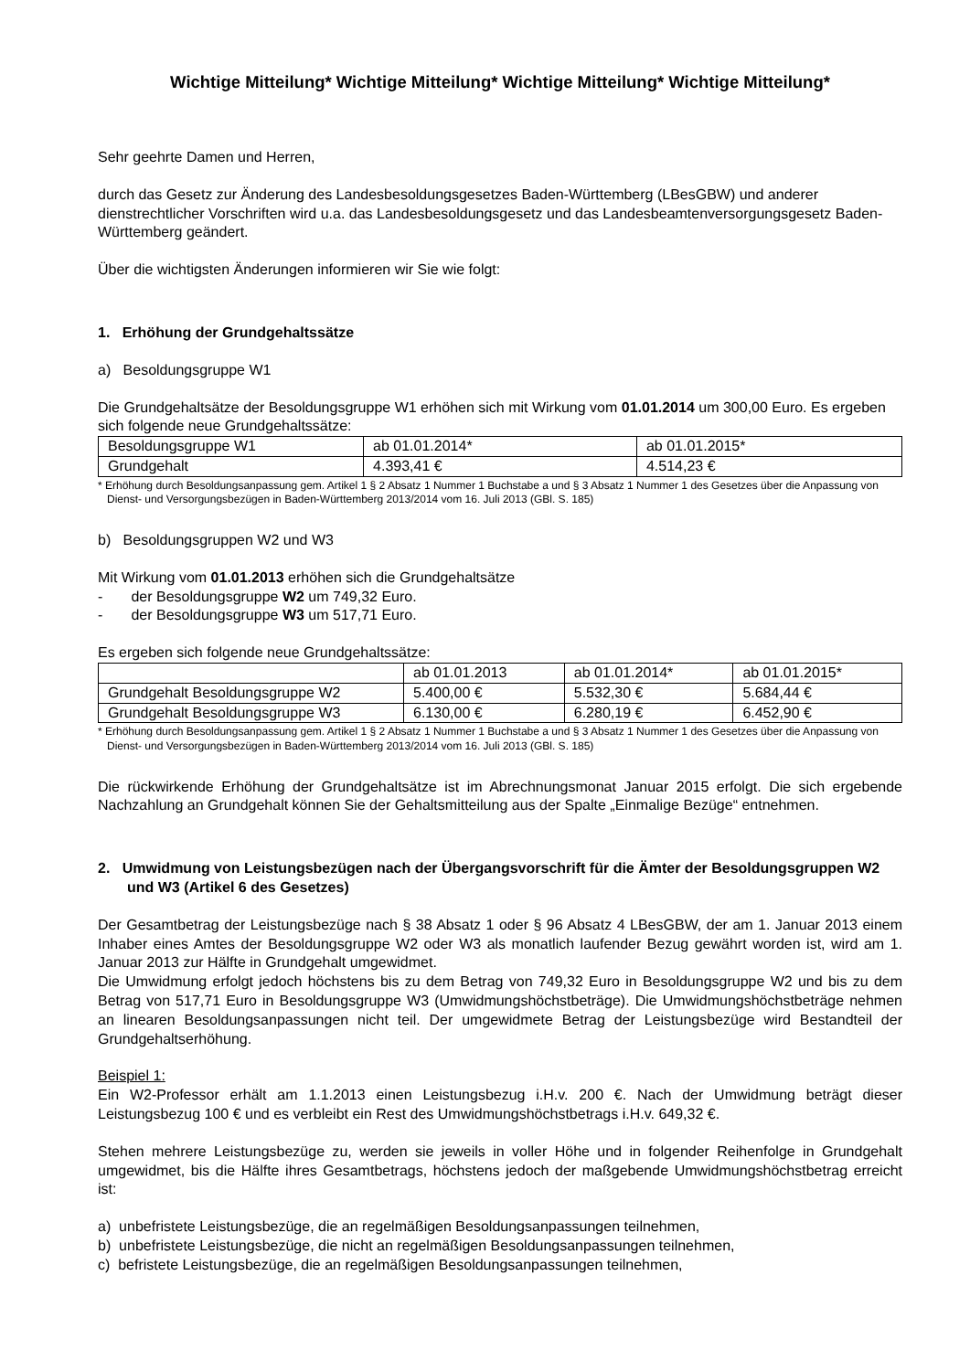Wichtige Mitteilung* Wichtige Mitteilung* Wichtige Mitteilung* Wichtige Mitteilung*
Sehr geehrte Damen und Herren,
durch das Gesetz zur Änderung des Landesbesoldungsgesetzes Baden-Württemberg (LBesGBW) und anderer dienstrechtlicher Vorschriften wird u.a. das Landesbesoldungsgesetz und das Landesbeamtenversorgungsgesetz Baden-Württemberg geändert.
Über die wichtigsten Änderungen informieren wir Sie wie folgt:
1. Erhöhung der Grundgehaltssätze
a) Besoldungsgruppe W1
Die Grundgehaltsätze der Besoldungsgruppe W1 erhöhen sich mit Wirkung vom 01.01.2014 um 300,00 Euro. Es ergeben sich folgende neue Grundgehaltssätze:
| Besoldungsgruppe W1 | ab 01.01.2014* | ab 01.01.2015* |
| Grundgehalt | 4.393,41 € | 4.514,23 € |
* Erhöhung durch Besoldungsanpassung gem. Artikel 1 § 2 Absatz 1 Nummer 1 Buchstabe a und § 3 Absatz 1 Nummer 1 des Gesetzes über die Anpassung von Dienst- und Versorgungsbezügen in Baden-Württemberg 2013/2014 vom 16. Juli 2013 (GBl. S. 185)
b) Besoldungsgruppen W2 und W3
Mit Wirkung vom 01.01.2013 erhöhen sich die Grundgehaltsätze
- der Besoldungsgruppe W2 um 749,32 Euro.
- der Besoldungsgruppe W3 um 517,71 Euro.
Es ergeben sich folgende neue Grundgehaltssätze:
| | ab 01.01.2013 | ab 01.01.2014* | ab 01.01.2015* |
| Grundgehalt Besoldungsgruppe W2 | 5.400,00 € | 5.532,30 € | 5.684,44 € |
| Grundgehalt Besoldungsgruppe W3 | 6.130,00 € | 6.280,19 € | 6.452,90 € |
* Erhöhung durch Besoldungsanpassung gem. Artikel 1 § 2 Absatz 1 Nummer 1 Buchstabe a und § 3 Absatz 1 Nummer 1 des Gesetzes über die Anpassung von Dienst- und Versorgungsbezügen in Baden-Württemberg 2013/2014 vom 16. Juli 2013 (GBl. S. 185)
Die rückwirkende Erhöhung der Grundgehaltsätze ist im Abrechnungsmonat Januar 2015 erfolgt. Die sich ergebende Nachzahlung an Grundgehalt können Sie der Gehaltsmitteilung aus der Spalte „Einmalige Bezüge“ entnehmen.
2. Umwidmung von Leistungsbezügen nach der Übergangsvorschrift für die Ämter der Besoldungsgruppen W2 und W3 (Artikel 6 des Gesetzes)
Der Gesamtbetrag der Leistungsbezüge nach § 38 Absatz 1 oder § 96 Absatz 4 LBesGBW, der am 1. Januar 2013 einem Inhaber eines Amtes der Besoldungsgruppe W2 oder W3 als monatlich laufender Bezug gewährt worden ist, wird am 1. Januar 2013 zur Hälfte in Grundgehalt umgewidmet.
Die Umwidmung erfolgt jedoch höchstens bis zu dem Betrag von 749,32 Euro in Besoldungsgruppe W2 und bis zu dem Betrag von 517,71 Euro in Besoldungsgruppe W3 (Umwidmungshöchstbeträge). Die Umwidmungshöchstbeträge nehmen an linearen Besoldungsanpassungen nicht teil. Der umgewidmete Betrag der Leistungsbezüge wird Bestandteil der Grundgehaltserhöhung.
Beispiel 1:
Ein W2-Professor erhält am 1.1.2013 einen Leistungsbezug i.H.v. 200 €. Nach der Umwidmung beträgt dieser Leistungsbezug 100 € und es verbleibt ein Rest des Umwidmungshöchstbetrags i.H.v. 649,32 €.
Stehen mehrere Leistungsbezüge zu, werden sie jeweils in voller Höhe und in folgender Reihenfolge in Grundgehalt umgewidmet, bis die Hälfte ihres Gesamtbetrags, höchstens jedoch der maßgebende Umwidmungshöchstbetrag erreicht ist:
a) unbefristete Leistungsbezüge, die an regelmäßigen Besoldungsanpassungen teilnehmen,
b) unbefristete Leistungsbezüge, die nicht an regelmäßigen Besoldungsanpassungen teilnehmen,
c) befristete Leistungsbezüge, die an regelmäßigen Besoldungsanpassungen teilnehmen,